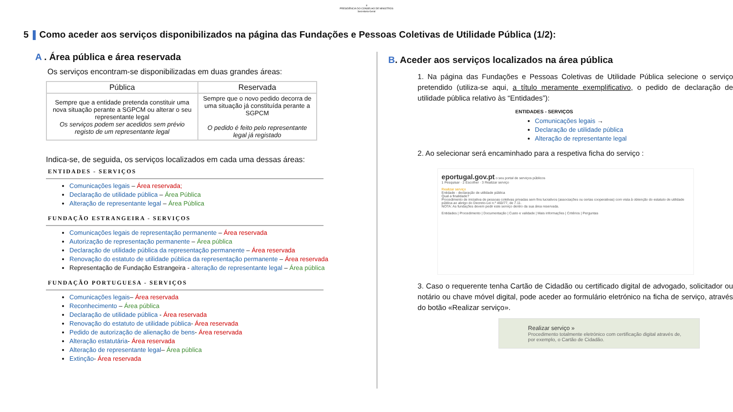⚜
PRESIDÊNCIA DO CONSELHO DE MINISTROS
Secretaria-Geral
5 Como aceder aos serviços disponibilizados na página das Fundações e Pessoas Coletivas de Utilidade Pública (1/2):
A . Área pública e área reservada
Os serviços encontram-se disponibilizadas em duas grandes áreas:
| Pública | Reservada |
| --- | --- |
| Sempre que a entidade pretenda constituir uma nova situação perante a SGPCM ou alterar o seu representante legal Os serviços podem ser acedidos sem prévio registo de um representante legal | Sempre que o novo pedido decorra de uma situação já constituída perante a SGPCM O pedido é feito pelo representante legal já registado |
Indica-se, de seguida, os serviços localizados em cada uma dessas áreas:
ENTIDADES - SERVIÇOS
Comunicações legais – Área reservada;
Declaração de utilidade pública – Área Pública
Alteração de representante legal – Área Pública
FUNDAÇÃO ESTRANGEIRA - SERVIÇOS
Comunicações legais de representação permanente – Área reservada
Autorização de representação permanente – Área pública
Declaração de utilidade pública da representação permanente – Área reservada
Renovação do estatuto de utilidade pública da representação permanente – Área reservada
Representação de Fundação Estrangeira - alteração de representante legal – Área pública
FUNDAÇÃO PORTUGUESA - SERVIÇOS
Comunicações legais– Área reservada
Reconhecimento – Área pública
Declaração de utilidade pública - Área reservada
Renovação do estatuto de utilidade pública- Área reservada
Pedido de autorização de alienação de bens- Área reservada
Alteração estatutária- Área reservada
Alteração de representante legal– Área pública
Extinção- Área reservada
B. Aceder aos serviços localizados na área pública
1. Na página das Fundações e Pessoas Coletivas de Utilidade Pública selecione o serviço pretendido (utiliza-se aqui, a título meramente exemplificativo, o pedido de declaração de utilidade pública relativo às “Entidades”):
ENTIDADES - SERVIÇOS
Comunicações legais →
Declaração de utilidade pública
Alteração de representante legal
2. Ao selecionar será encaminhado para a respetiva ficha do serviço :
eportugal.gov.pt o seu portal de serviços públicos
1 Pesquisar · 2 Escolher · 3 Realizar serviço
Realizar serviço
Entidade - declaração de utilidade pública
Qual a finalidade?
Procedimento de iniciativa de pessoas coletivas privadas sem fins lucrativos (associações ou certas cooperativas) com vista à obtenção do estatuto de utilidade pública ao abrigo do Decreto-Lei n.º 460/77, de 7.11.
NOTA: As fundações devem pedir este serviço dentro da sua área reservada.
Entidades | Procedimento | Documentação | Custo e validade | Mais informações | Critérios | Perguntas
3. Caso o requerente tenha Cartão de Cidadão ou certificado digital de advogado, solicitador ou notário ou chave móvel digital, pode aceder ao formulário eletrónico na ficha de serviço, através do botão «Realizar serviço».
Realizar serviço »
Procedimento totalmente eletrónico com certificação digital através de, por exemplo, o Cartão de Cidadão.